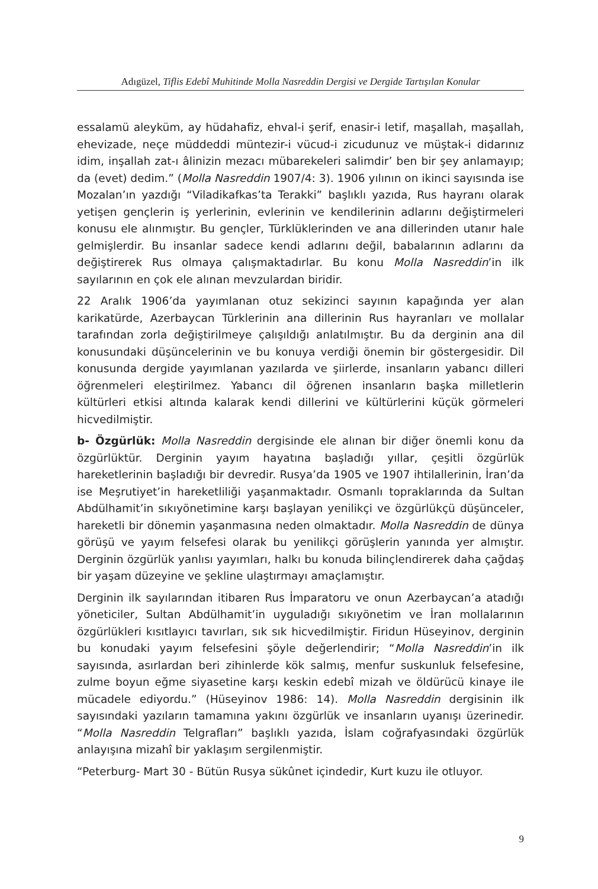Adıgüzel, Tiflis Edebî Muhitinde Molla Nasreddin Dergisi ve Dergide Tartışılan Konular
essalamü aleyküm, ay hüdahafiz, ehval-i şerif, enasir-i letif, maşallah, maşallah, ehevizade, neçe müddeddi müntezir-i vücud-i zicudunuz ve müştak-i didarınız idim, inşallah zat-ı âlinizin mezacı mübarekeleri salimdir’ ben bir şey anlamayıp; da (evet) dedim.” (Molla Nasreddin 1907/4: 3). 1906 yılının on ikinci sayısında ise Mozalan’ın yazdığı “Viladikafkas’ta Terakki” başlıklı yazıda, Rus hayranı olarak yetişen gençlerin iş yerlerinin, evlerinin ve kendilerinin adlarını değiştirmeleri konusu ele alınmıştır. Bu gençler, Türklüklerinden ve ana dillerinden utanır hale gelmişlerdir. Bu insanlar sadece kendi adlarını değil, babalarının adlarını da değiştirerek Rus olmaya çalışmaktadırlar. Bu konu Molla Nasreddin’in ilk sayılarının en çok ele alınan mevzulardan biridir.
22 Aralık 1906’da yayımlanan otuz sekizinci sayının kapağında yer alan karikatürde, Azerbaycan Türklerinin ana dillerinin Rus hayranları ve mollalar tarafından zorla değiştirilmeye çalışıldığı anlatılmıştır. Bu da derginin ana dil konusundaki düşüncelerinin ve bu konuya verdiği önemin bir göstergesidir. Dil konusunda dergide yayımlanan yazılarda ve şiirlerde, insanların yabancı dilleri öğrenmeleri eleştirilmez. Yabancı dil öğrenen insanların başka milletlerin kültürleri etkisi altında kalarak kendi dillerini ve kültürlerini küçük görmeleri hicvedilmiştir.
b- Özgürlük: Molla Nasreddin dergisinde ele alınan bir diğer önemli konu da özgürlüktür. Derginin yayım hayatına başladığı yıllar, çeşitli özgürlük hareketlerinin başladığı bir devredir. Rusya’da 1905 ve 1907 ihtilallerinin, İran’da ise Meşrutiyet’in hareketliliği yaşanmaktadır. Osmanlı topraklarında da Sultan Abdülhamit’in sıkıyönetimine karşı başlayan yenilikçi ve özgürlükçü düşünceler, hareketli bir dönemin yaşanmasına neden olmaktadır. Molla Nasreddin de dünya görüşü ve yayım felsefesi olarak bu yenilikçi görüşlerin yanında yer almıştır. Derginin özgürlük yanlısı yayımları, halkı bu konuda bilinçlendirerek daha çağdaş bir yaşam düzeyine ve şekline ulaştırmayı amaçlamıştır.
Derginin ilk sayılarından itibaren Rus İmparatoru ve onun Azerbaycan’a atadığı yöneticiler, Sultan Abdülhamit’in uyguladığı sıkıyönetim ve İran mollalarının özgürlükleri kısıtlayıcı tavırları, sık sık hicvedilmiştir. Firidun Hüseyinov, derginin bu konudaki yayım felsefesini şöyle değerlendirir; “Molla Nasreddin’in ilk sayısında, asırlardan beri zihinlerde kök salmış, menfur suskunluk felsefesine, zulme boyun eğme siyasetine karşı keskin edebî mizah ve öldürücü kinaye ile mücadele ediyordu.” (Hüseyinov 1986: 14). Molla Nasreddin dergisinin ilk sayısındaki yazıların tamamına yakını özgürlük ve insanların uyanışı üzerinedir. “Molla Nasreddin Telgrafları” başlıklı yazıda, İslam coğrafyasındaki özgürlük anlayışına mizahî bir yaklaşım sergilenmiştir.
“Peterburg- Mart 30 - Bütün Rusya sükûnet içindedir, Kurt kuzu ile otluyor.
9